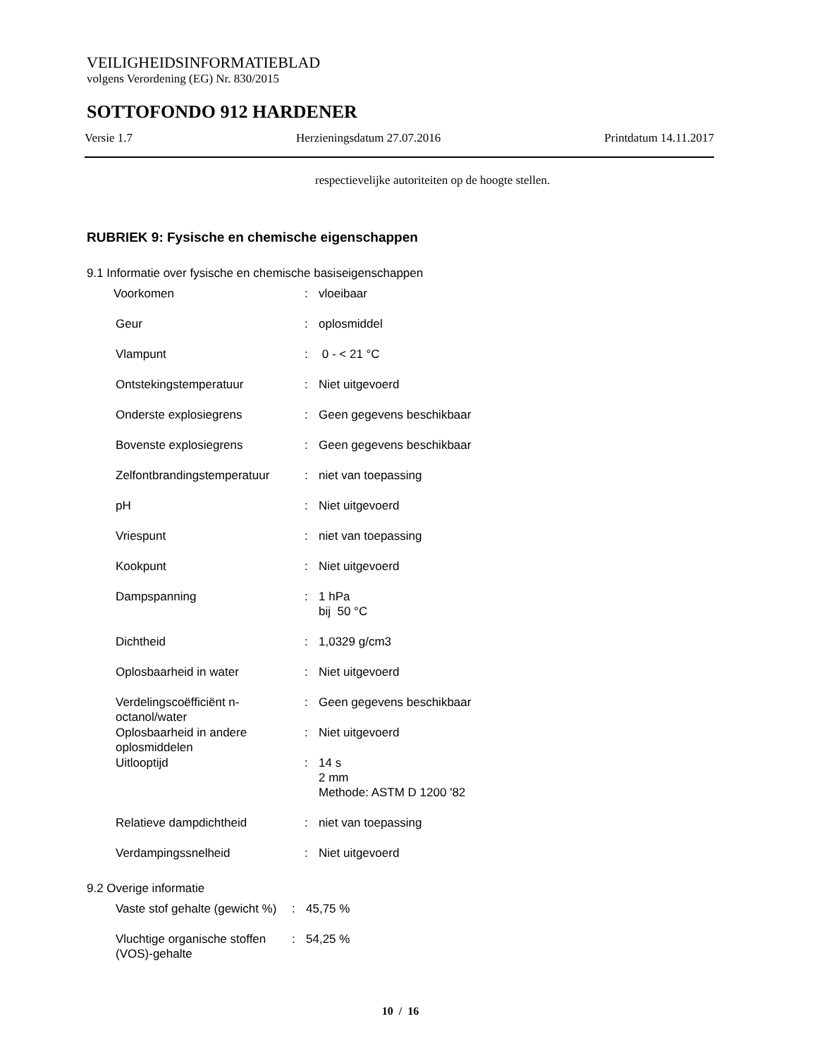VEILIGHEIDSINFORMATIEBLAD
volgens Verordening (EG) Nr. 830/2015
SOTTOFONDO 912 HARDENER
Versie 1.7 Herzieningsdatum 27.07.2016 Printdatum 14.11.2017
respectievelijke autoriteiten op de hoogte stellen.
RUBRIEK 9: Fysische en chemische eigenschappen
9.1 Informatie over fysische en chemische basiseigenschappen
| Voorkomen | : | vloeibaar |
| Geur | : | oplosmiddel |
| Vlampunt | : | 0 - < 21 °C |
| Ontstekingstemperatuur | : | Niet uitgevoerd |
| Onderste explosiegrens | : | Geen gegevens beschikbaar |
| Bovenste explosiegrens | : | Geen gegevens beschikbaar |
| Zelfontbrandingstemperatuur | : | niet van toepassing |
| pH | : | Niet uitgevoerd |
| Vriespunt | : | niet van toepassing |
| Kookpunt | : | Niet uitgevoerd |
| Dampspanning | : | 1 hPa bij 50 °C |
| Dichtheid | : | 1,0329 g/cm3 |
| Oplosbaarheid in water | : | Niet uitgevoerd |
| Verdelingscoëfficiënt n-octanol/water | : | Geen gegevens beschikbaar |
| Oplosbaarheid in andere oplosmiddelen | : | Niet uitgevoerd |
| Uitlooptijd | : | 14 s 2 mm Methode: ASTM D 1200 '82 |
| Relatieve dampdichtheid | : | niet van toepassing |
| Verdampingssnelheid | : | Niet uitgevoerd |
9.2 Overige informatie
| Vaste stof gehalte (gewicht %) | : | 45,75 % |
| Vluchtige organische stoffen (VOS)-gehalte | : | 54,25 % |
10 / 16